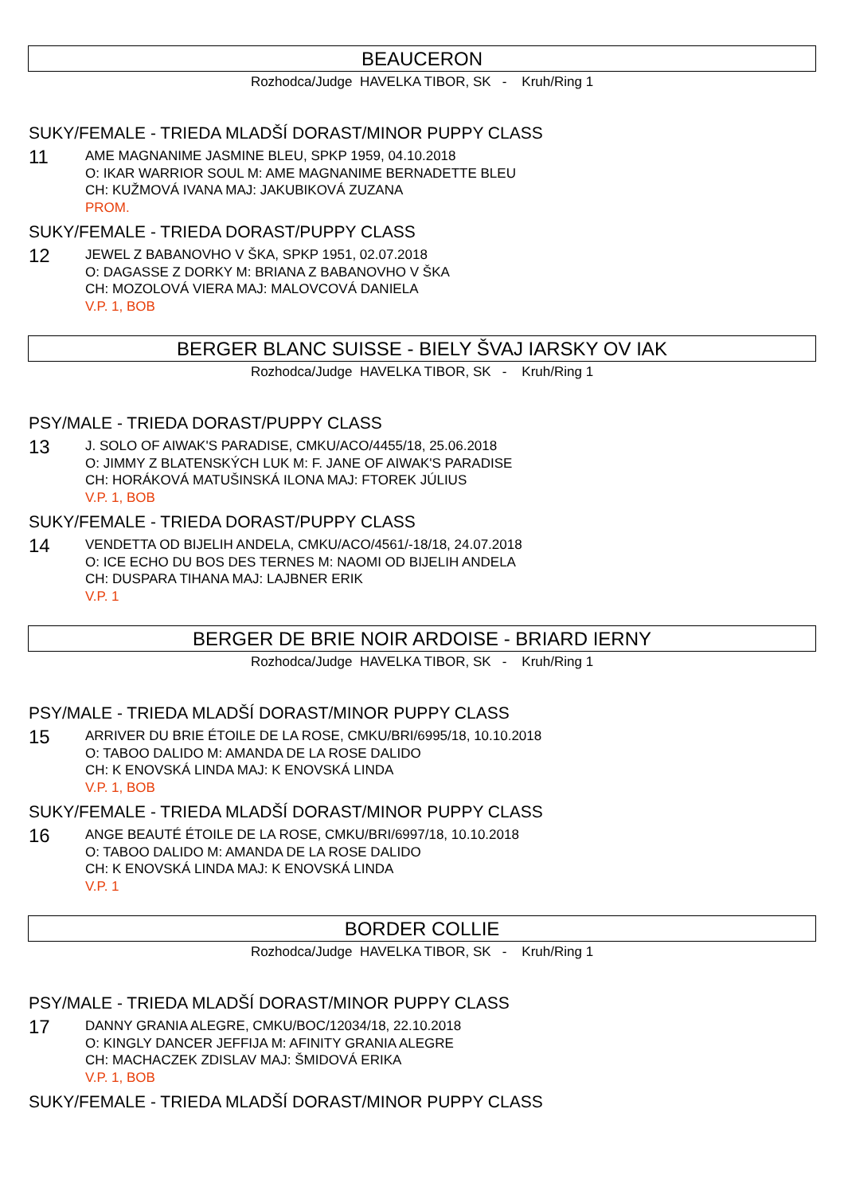BEAUCERON
Rozhodca/Judge HAVELKA TIBOR, SK - Kruh/Ring 1
SUKY/FEMALE - TRIEDA MLADŠÍ DORAST/MINOR PUPPY CLASS
11
AME MAGNANIME JASMINE BLEU, SPKP 1959, 04.10.2018
O: IKAR WARRIOR SOUL M: AME MAGNANIME BERNADETTE BLEU
CH: KUŽMOVÁ IVANA MAJ: JAKUBIKOVÁ ZUZANA
PROM.
SUKY/FEMALE - TRIEDA DORAST/PUPPY CLASS
12
JEWEL Z BABANOVHO V ŠKA, SPKP 1951, 02.07.2018
O: DAGASSE Z DORKY M: BRIANA Z BABANOVHO V ŠKA
CH: MOZOLOVÁ VIERA MAJ: MALOVCOVÁ DANIELA
V.P. 1, BOB
BERGER BLANC SUISSE - BIELY ŠVAJ IARSKY OV IAK
Rozhodca/Judge HAVELKA TIBOR, SK - Kruh/Ring 1
PSY/MALE - TRIEDA DORAST/PUPPY CLASS
13
J. SOLO OF AIWAK'S PARADISE, CMKU/ACO/4455/18, 25.06.2018
O: JIMMY Z BLATENSKÝCH LUK M: F. JANE OF AIWAK'S PARADISE
CH: HORÁKOVÁ MATUŠINSKÁ ILONA MAJ: FTOREK JÚLIUS
V.P. 1, BOB
SUKY/FEMALE - TRIEDA DORAST/PUPPY CLASS
14
VENDETTA OD BIJELIH ANDELA, CMKU/ACO/4561/-18/18, 24.07.2018
O: ICE ECHO DU BOS DES TERNES M: NAOMI OD BIJELIH ANDELA
CH: DUSPARA TIHANA MAJ: LAJBNER ERIK
V.P. 1
BERGER DE BRIE NOIR ARDOISE - BRIARD IERNY
Rozhodca/Judge HAVELKA TIBOR, SK - Kruh/Ring 1
PSY/MALE - TRIEDA MLADŠÍ DORAST/MINOR PUPPY CLASS
15
ARRIVER DU BRIE ÉTOILE DE LA ROSE, CMKU/BRI/6995/18, 10.10.2018
O: TABOO DALIDO M: AMANDA DE LA ROSE DALIDO
CH: K ENOVSKÁ LINDA MAJ: K ENOVSKÁ LINDA
V.P. 1, BOB
SUKY/FEMALE - TRIEDA MLADŠÍ DORAST/MINOR PUPPY CLASS
16
ANGE BEAUTÉ ÉTOILE DE LA ROSE, CMKU/BRI/6997/18, 10.10.2018
O: TABOO DALIDO M: AMANDA DE LA ROSE DALIDO
CH: K ENOVSKÁ LINDA MAJ: K ENOVSKÁ LINDA
V.P. 1
BORDER COLLIE
Rozhodca/Judge HAVELKA TIBOR, SK - Kruh/Ring 1
PSY/MALE - TRIEDA MLADŠÍ DORAST/MINOR PUPPY CLASS
17
DANNY GRANIA ALEGRE, CMKU/BOC/12034/18, 22.10.2018
O: KINGLY DANCER JEFFIJA M: AFINITY GRANIA ALEGRE
CH: MACHACZEK ZDISLAV MAJ: ŠMIDOVÁ ERIKA
V.P. 1, BOB
SUKY/FEMALE - TRIEDA MLADŠÍ DORAST/MINOR PUPPY CLASS